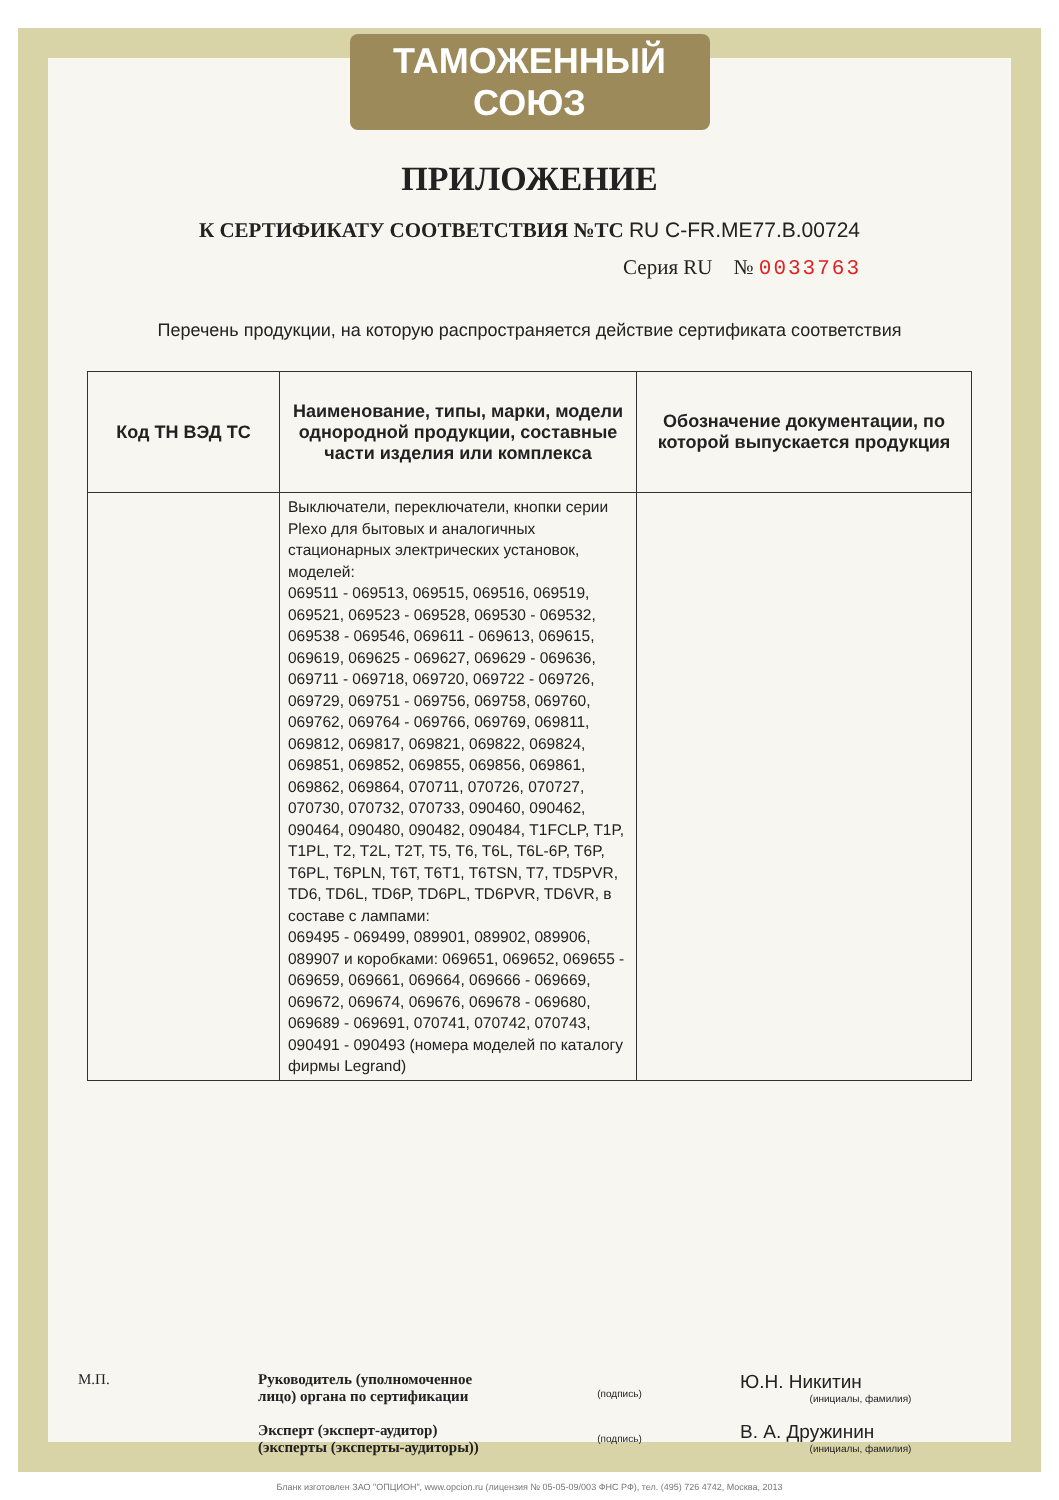ТАМОЖЕННЫЙ СОЮЗ
ПРИЛОЖЕНИЕ
К СЕРТИФИКАТУ СООТВЕТСТВИЯ №ТС RU C-FR.ME77.B.00724
Серия RU № 0033763
Перечень продукции, на которую распространяется действие сертификата соответствия
| Код ТН ВЭД ТС | Наименование, типы, марки, модели однородной продукции, составные части изделия или комплекса | Обозначение документации, по которой выпускается продукция |
| --- | --- | --- |
| | Выключатели, переключатели, кнопки серии Plexo для бытовых и аналогичных стационарных электрических установок, моделей: 069511 - 069513, 069515, 069516, 069519, 069521, 069523 - 069528, 069530 - 069532, 069538 - 069546, 069611 - 069613, 069615, 069619, 069625 - 069627, 069629 - 069636, 069711 - 069718, 069720, 069722 - 069726, 069729, 069751 - 069756, 069758, 069760, 069762, 069764 - 069766, 069769, 069811, 069812, 069817, 069821, 069822, 069824, 069851, 069852, 069855, 069856, 069861, 069862, 069864, 070711, 070726, 070727, 070730, 070732, 070733, 090460, 090462, 090464, 090480, 090482, 090484, T1FCLP, T1P, T1PL, T2, T2L, T2T, T5, T6, T6L, T6L-6P, T6P, T6PL, T6PLN, T6T, T6T1, T6TSN, T7, TD5PVR, TD6, TD6L, TD6P, TD6PL, TD6PVR, TD6VR, в составе с лампами: 069495 - 069499, 089901, 089902, 089906, 089907 и коробками: 069651, 069652, 069655 - 069659, 069661, 069664, 069666 - 069669, 069672, 069674, 069676, 069678 - 069680, 069689 - 069691, 070741, 070742, 070743, 090491 - 090493 (номера моделей по каталогу фирмы Legrand) | |
М.П. Руководитель (уполномоченное лицо) органа по сертификации
Эксперт (эксперт-аудитор) (эксперты (эксперты-аудиторы))
(подпись)
(подпись)
Ю.Н. Никитин
(инициалы, фамилия)
В. А. Дружинин
(инициалы, фамилия)
Бланк изготовлен ЗАО "ОПЦИОН", www.opcion.ru (лицензия № 05-05-09/003 ФНС РФ), тел. (495) 726 4742, Москва, 2013